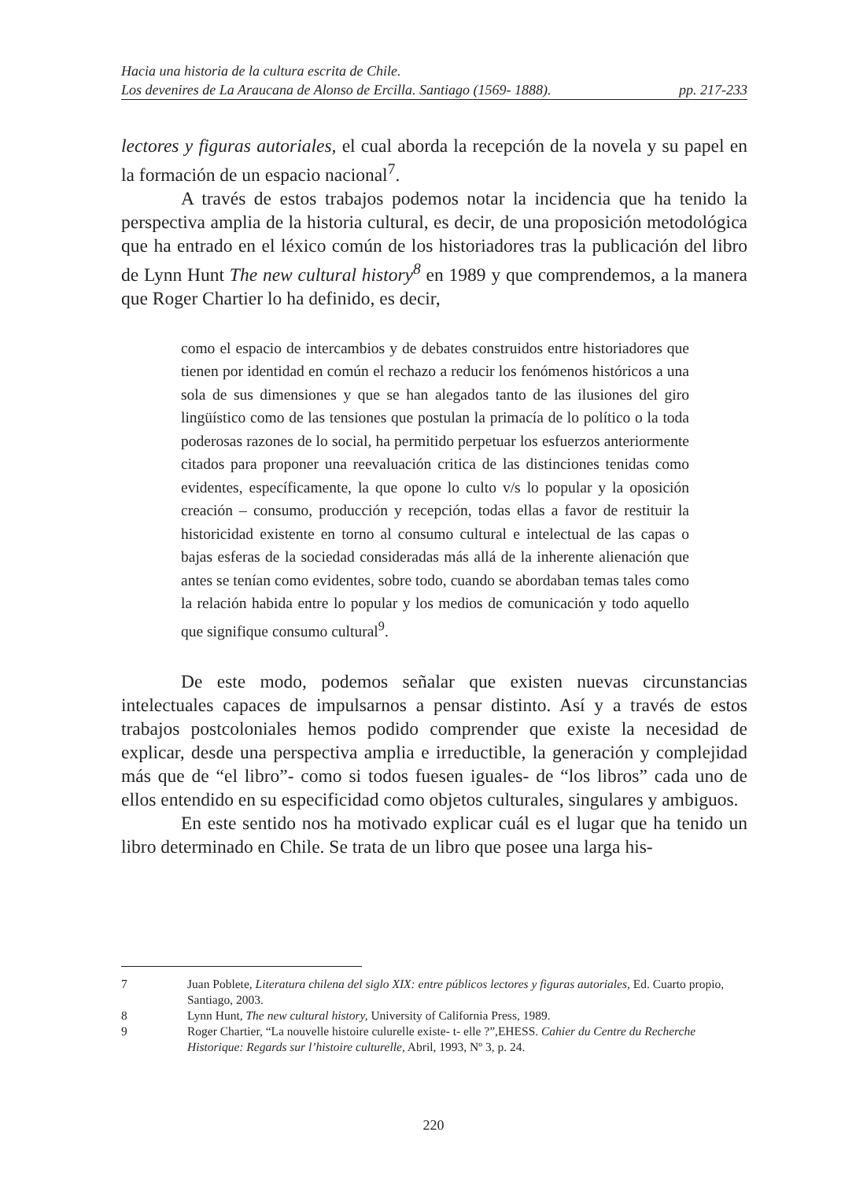Hacia una historia de la cultura escrita de Chile.
Los devenires de La Araucana de Alonso de Ercilla. Santiago (1569- 1888). pp. 217-233
lectores y figuras autoriales, el cual aborda la recepción de la novela y su papel en la formación de un espacio nacional<sup>7</sup>.
A través de estos trabajos podemos notar la incidencia que ha tenido la perspectiva amplia de la historia cultural, es decir, de una proposición metodológica que ha entrado en el léxico común de los historiadores tras la publicación del libro de Lynn Hunt The new cultural history<sup>8</sup> en 1989 y que comprendemos, a la manera que Roger Chartier lo ha definido, es decir,
como el espacio de intercambios y de debates construidos entre historiadores que tienen por identidad en común el rechazo a reducir los fenómenos históricos a una sola de sus dimensiones y que se han alegados tanto de las ilusiones del giro lingüístico como de las tensiones que postulan la primacía de lo político o la toda poderosas razones de lo social, ha permitido perpetuar los esfuerzos anteriormente citados para proponer una reevaluación critica de las distinciones tenidas como evidentes, específicamente, la que opone lo culto v/s lo popular y la oposición creación – consumo, producción y recepción, todas ellas a favor de restituir la historicidad existente en torno al consumo cultural e intelectual de las capas o bajas esferas de la sociedad consideradas más allá de la inherente alienación que antes se tenían como evidentes, sobre todo, cuando se abordaban temas tales como la relación habida entre lo popular y los medios de comunicación y todo aquello que signifique consumo cultural<sup>9</sup>.
De este modo, podemos señalar que existen nuevas circunstancias intelectuales capaces de impulsarnos a pensar distinto. Así y a través de estos trabajos postcoloniales hemos podido comprender que existe la necesidad de explicar, desde una perspectiva amplia e irreductible, la generación y complejidad más que de “el libro”- como si todos fuesen iguales- de “los libros” cada uno de ellos entendido en su especificidad como objetos culturales, singulares y ambiguos.
En este sentido nos ha motivado explicar cuál es el lugar que ha tenido un libro determinado en Chile. Se trata de un libro que posee una larga his-
7 Juan Poblete, Literatura chilena del siglo XIX: entre públicos lectores y figuras autoriales, Ed. Cuarto propio, Santiago, 2003.
8 Lynn Hunt, The new cultural history, University of California Press, 1989.
9 Roger Chartier, “La nouvelle histoire culurelle existe- t- elle ?”,EHESS. Cahier du Centre du Recherche Historique: Regards sur l’histoire culturelle, Abril, 1993, Nº 3, p. 24.
220